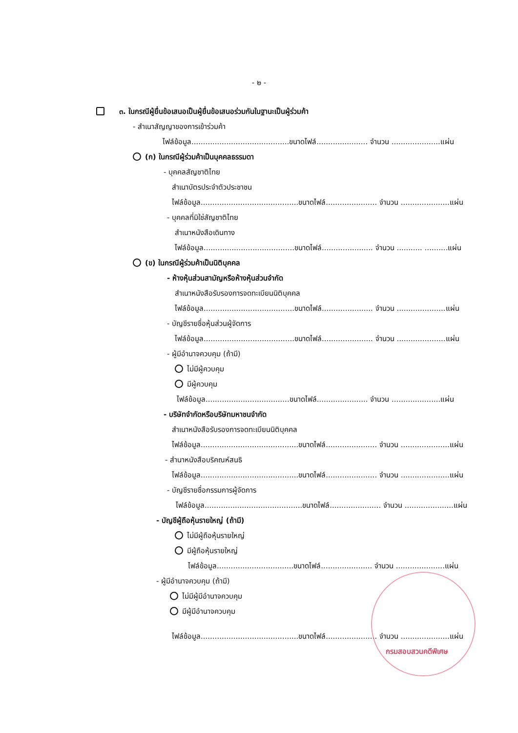- ๒ -
๓. ในกรณีผู้ยื่นข้อเสนอเป็นผู้ยื่นข้อเสนอร่วมกันในฐานะเป็นผู้ร่วมค้า
- สำเนาสัญญาของการเข้าร่วมค้า
ไฟล์ข้อมูล..........................................ขนาดไฟล์...................... จำนวน .....................แผ่น
(ก) ในกรณีผู้ร่วมค้าเป็นบุคคลธรรมดา
- บุคคลสัญชาติไทย
สำเนาบัตรประจำตัวประชาชน
ไฟล์ข้อมูล..........................................ขนาดไฟล์...................... จำนวน .....................แผ่น
- บุคคลที่มิใช่สัญชาติไทย
สำเนาหนังสือเดินทาง
ไฟล์ข้อมูล.......................................ขนาดไฟล์...................... จำนวน ........... ..........แผ่น
(ข) ในกรณีผู้ร่วมค้าเป็นนิติบุคคล
- ห้างหุ้นส่วนสามัญหรือห้างหุ้นส่วนจำกัด
สำเนาหนังสือรับรองการจดทะเบียนนิติบุคคล
ไฟล์ข้อมูล.......................................ขนาดไฟล์...................... จำนวน .....................แผ่น
- บัญชีรายชื่อหุ้นส่วนผู้จัดการ
ไฟล์ข้อมูล.......................................ขนาดไฟล์...................... จำนวน .....................แผ่น
- ผู้มีอำนาจควบคุม (ถ้ามี)
ไม่มีผู้ควบคุม
มีผู้ควบคุม
ไฟล์ข้อมูล....................................ขนาดไฟล์...................... จำนวน .....................แผ่น
- บริษัทจำกัดหรือบริษัทมหาชนจำกัด
สำเนาหนังสือรับรองการจดทะเบียนนิติบุคคล
ไฟล์ข้อมูล..........................................ขนาดไฟล์...................... จำนวน .....................แผ่น
- สำนาหนังสือบริคณห์สนธิ
ไฟล์ข้อมูล..........................................ขนาดไฟล์...................... จำนวน .....................แผ่น
- บัญชีรายชื่อกรรมการผู้จัดการ
ไฟล์ข้อมูล..........................................ขนาดไฟล์...................... จำนวน .....................แผ่น
- บัญชีผู้ถือหุ้นรายใหญ่ (ถ้ามี)
ไม่มีผู้ถือหุ้นรายใหญ่
มีผู้ถือหุ้นรายใหญ่
ไฟล์ข้อมูล.................................ขนาดไฟล์...................... จำนวน .....................แผ่น
- ผู้มีอำนาจควบคุม (ถ้ามี)
ไม่มีผู้มีอำนาจควบคุม
มีผู้มีอำนาจควบคุม
ไฟล์ข้อมูล..........................................ขนาดไฟล์...................... จำนวน .....................แผ่น
กรมสอบสวนคดีพิเศษ